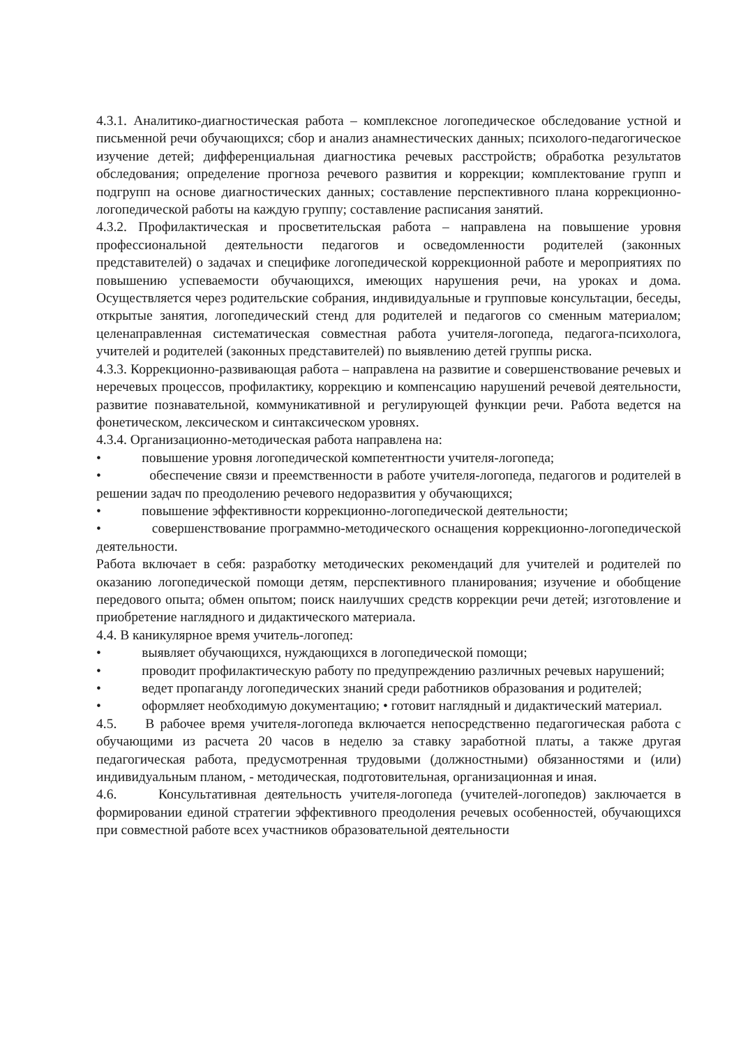4.3.1. Аналитико-диагностическая работа – комплексное логопедическое обследование устной и письменной речи обучающихся; сбор и анализ анамнестических данных; психолого-педагогическое изучение детей; дифференциальная диагностика речевых расстройств; обработка результатов обследования; определение прогноза речевого развития и коррекции; комплектование групп и подгрупп на основе диагностических данных; составление перспективного плана коррекционно-логопедической работы на каждую группу; составление расписания занятий.
4.3.2. Профилактическая и просветительская работа – направлена на повышение уровня профессиональной деятельности педагогов и осведомленности родителей (законных представителей) о задачах и специфике логопедической коррекционной работе и мероприятиях по повышению успеваемости обучающихся, имеющих нарушения речи, на уроках и дома. Осуществляется через родительские собрания, индивидуальные и групповые консультации, беседы, открытые занятия, логопедический стенд для родителей и педагогов со сменным материалом; целенаправленная систематическая совместная работа учителя-логопеда, педагога-психолога, учителей и родителей (законных представителей) по выявлению детей группы риска.
4.3.3. Коррекционно-развивающая работа – направлена на развитие и совершенствование речевых и неречевых процессов, профилактику, коррекцию и компенсацию нарушений речевой деятельности, развитие познавательной, коммуникативной и регулирующей функции речи. Работа ведется на фонетическом, лексическом и синтаксическом уровнях.
4.3.4. Организационно-методическая работа направлена на:
• повышение уровня логопедической компетентности учителя-логопеда;
• обеспечение связи и преемственности в работе учителя-логопеда, педагогов и родителей в решении задач по преодолению речевого недоразвития у обучающихся;
• повышение эффективности коррекционно-логопедической деятельности;
• совершенствование программно-методического оснащения коррекционно-логопедической деятельности.
Работа включает в себя: разработку методических рекомендаций для учителей и родителей по оказанию логопедической помощи детям, перспективного планирования; изучение и обобщение передового опыта; обмен опытом; поиск наилучших средств коррекции речи детей; изготовление и приобретение наглядного и дидактического материала.
4.4. В каникулярное время учитель-логопед:
• выявляет обучающихся, нуждающихся в логопедической помощи;
• проводит профилактическую работу по предупреждению различных речевых нарушений;
• ведет пропаганду логопедических знаний среди работников образования и родителей;
• оформляет необходимую документацию; • готовит наглядный и дидактический материал.
4.5. В рабочее время учителя-логопеда включается непосредственно педагогическая работа с обучающими из расчета 20 часов в неделю за ставку заработной платы, а также другая педагогическая работа, предусмотренная трудовыми (должностными) обязанностями и (или) индивидуальным планом, - методическая, подготовительная, организационная и иная.
4.6. Консультативная деятельность учителя-логопеда (учителей-логопедов) заключается в формировании единой стратегии эффективного преодоления речевых особенностей, обучающихся при совместной работе всех участников образовательной деятельности